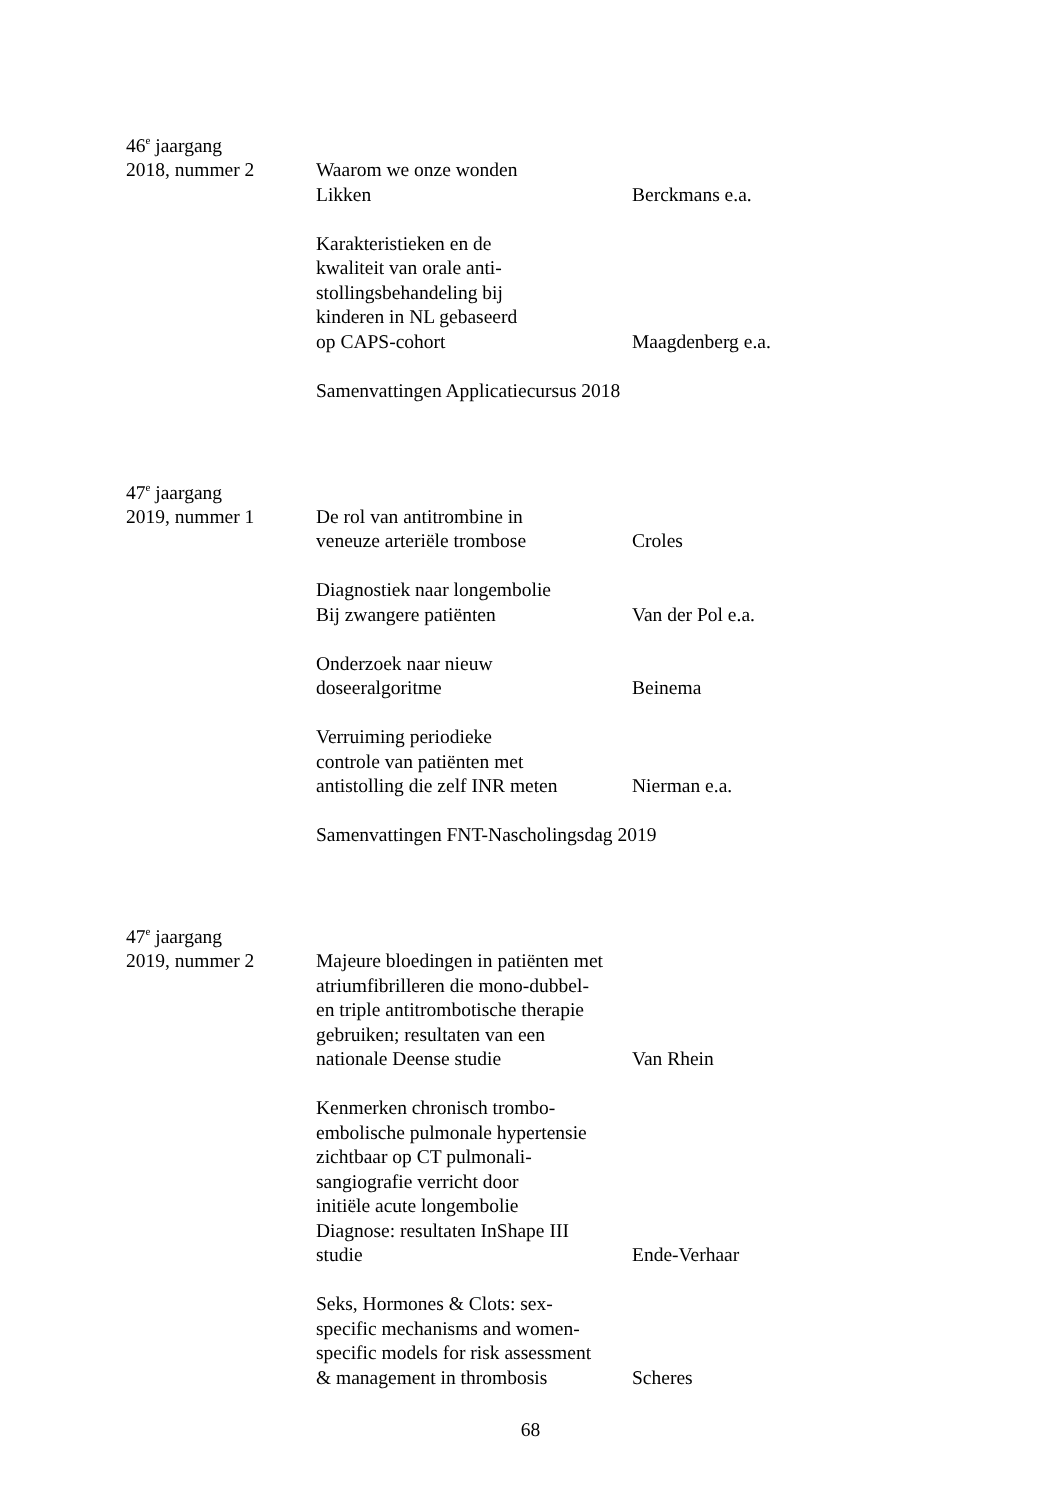46<sup>e</sup> jaargang
2018, nummer 2 Waarom we onze wonden
Likken
Berckmans e.a.
Karakteristieken en de
kwaliteit van orale anti-
stollingsbehandeling bij
kinderen in NL gebaseerd
op CAPS-cohort
Maagdenberg e.a.
Samenvattingen Applicatiecursus 2018
47<sup>e</sup> jaargang
2019, nummer 1 De rol van antitrombine in
veneuze arteriële trombose
Croles
Diagnostiek naar longembolie
Bij zwangere patiënten
Van der Pol e.a.
Onderzoek naar nieuw
doseeralgoritme
Beinema
Verruiming periodieke
controle van patiënten met
antistolling die zelf INR meten
Nierman e.a.
Samenvattingen FNT-Nascholingsdag 2019
47<sup>e</sup> jaargang
2019, nummer 2 Majeure bloedingen in patiënten met
atriumfibrilleren die mono-dubbel-
en triple antitrombotische therapie
gebruiken; resultaten van een
nationale Deense studie
Van Rhein
Kenmerken chronisch trombo-
embolische pulmonale hypertensie
zichtbaar op CT pulmonali-
sangiografie verricht door
initiële acute longembolie
Diagnose: resultaten InShape III
studie
Ende-Verhaar
Seks, Hormones & Clots: sex-
specific mechanisms and women-
specific models for risk assessment
& management in thrombosis
Scheres
68